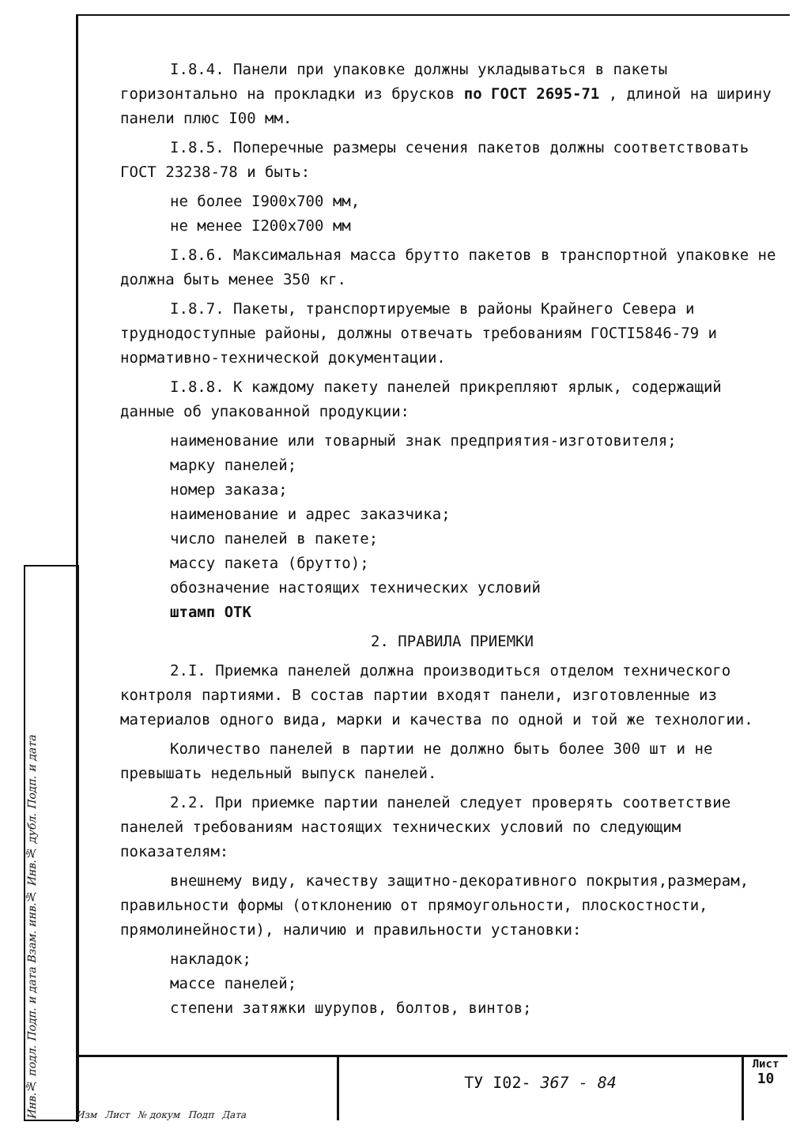I.8.4. Панели при упаковке должны укладываться в пакеты горизонтально на прокладки из брусков по ГОСТ 2695-71 , длиной на ширину панели плюс I00 мм.
I.8.5. Поперечные размеры сечения пакетов должны соответствовать ГОСТ 23238-78 и быть:
не более I900x700 мм,
не менее I200x700 мм
I.8.6. Максимальная масса брутто пакетов в транспортной упаковке не должна быть менее 350 кг.
I.8.7. Пакеты, транспортируемые в районы Крайнего Севера и труднодоступные районы, должны отвечать требованиям ГОСТI5846-79 и нормативно-технической документации.
I.8.8. К каждому пакету панелей прикрепляют ярлык, содержащий данные об упакованной продукции:
наименование или товарный знак предприятия-изготовителя;
марку панелей;
номер заказа;
наименование и адрес заказчика;
число панелей в пакете;
массу пакета (брутто);
обозначение настоящих технических условий
штамп ОТК
2. ПРАВИЛА ПРИЕМКИ
2.I. Приемка панелей должна производиться отделом технического контроля партиями. В состав партии входят панели, изготовленные из материалов одного вида, марки и качества по одной и той же технологии.
Количество панелей в партии не должно быть более 300 шт и не превышать недельный выпуск панелей.
2.2. При приемке партии панелей следует проверять соответствие панелей требованиям настоящих технических условий по следующим показателям:
внешнему виду, качеству защитно-декоративного покрытия,размерам, правильности формы (отклонению от прямоугольности, плоскостности, прямолинейности), наличию и правильности установки:
накладок;
массе панелей;
степени затяжки шурупов, болтов, винтов;
Инв.№ подл. Подп. и дата Взам. инв.№ Инв.№ дубл. Подп. и дата
Изм Лист № докум Подп Дата
ТУ I02- 367 - 84
Лист
10